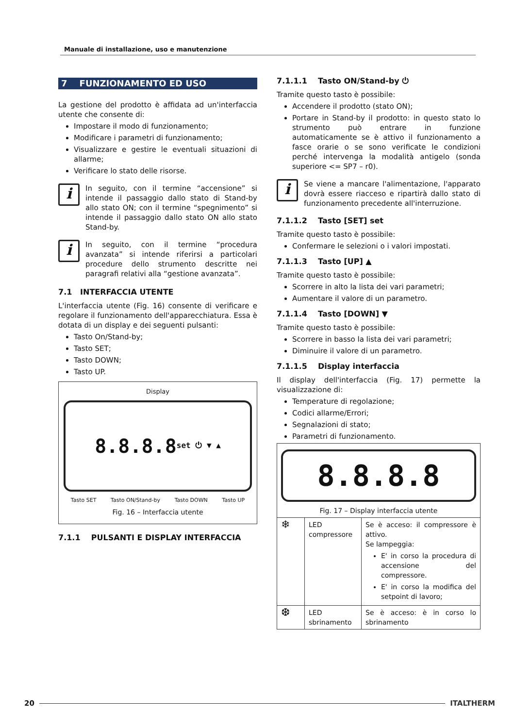Manuale di installazione, uso e manutenzione
7 FUNZIONAMENTO ED USO
La gestione del prodotto è affidata ad un'interfaccia utente che consente di:
Impostare il modo di funzionamento;
Modificare i parametri di funzionamento;
Visualizzare e gestire le eventuali situazioni di allarme;
Verificare lo stato delle risorse.
i
In seguito, con il termine “accensione” si intende il passaggio dallo stato di Stand-by allo stato ON; con il termine “spegnimento” si intende il passaggio dallo stato ON allo stato Stand-by.
i
In seguito, con il termine “procedura avanzata” si intende riferirsi a particolari procedure dello strumento descritte nei paragrafi relativi alla “gestione avanzata”.
7.1 INTERFACCIA UTENTE
L'interfaccia utente (Fig. 16) consente di verificare e regolare il funzionamento dell'apparecchiatura. Essa è dotata di un display e dei seguenti pulsanti:
Tasto On/Stand-by;
Tasto SET;
Tasto DOWN;
Tasto UP.
Display
8.8.8.8 set ⏻ ▼ ▲
Tasto SET Tasto ON/Stand-by Tasto DOWN Tasto UP
Fig. 16 – Interfaccia utente
7.1.1 PULSANTI E DISPLAY INTERFACCIA
7.1.1.1 Tasto ON/Stand-by ⏻
Tramite questo tasto è possibile:
Accendere il prodotto (stato ON);
Portare in Stand-by il prodotto: in questo stato lo strumento può entrare in funzione automaticamente se è attivo il funzionamento a fasce orarie o se sono verificate le condizioni perché intervenga la modalità antigelo (sonda superiore <= SP7 – r0).
i
Se viene a mancare l'alimentazione, l'apparato dovrà essere riacceso e ripartirà dallo stato di funzionamento precedente all'interruzione.
7.1.1.2 Tasto [SET] set
Tramite questo tasto è possibile:
Confermare le selezioni o i valori impostati.
7.1.1.3 Tasto [UP] ▲
Tramite questo tasto è possibile:
Scorrere in alto la lista dei vari parametri;
Aumentare il valore di un parametro.
7.1.1.4 Tasto [DOWN] ▼
Tramite questo tasto è possibile:
Scorrere in basso la lista dei vari parametri;
Diminuire il valore di un parametro.
7.1.1.5 Display interfaccia
Il display dell'interfaccia (Fig. 17) permette la visualizzazione di:
Temperature di regolazione;
Codici allarme/Errori;
Segnalazioni di stato;
Parametri di funzionamento.
| 8.8.8.8 Fig. 17 – Display interfaccia utente | | |
| ❄ | LED compressore | Se è acceso: il compressore è attivo. Se lampeggia: E' in corso la procedura di accensione del compressore. E' in corso la modifica del setpoint di lavoro; |
| ❆ | LED sbrinamento | Se è acceso: è in corso lo sbrinamento |
20 ITALTHERM